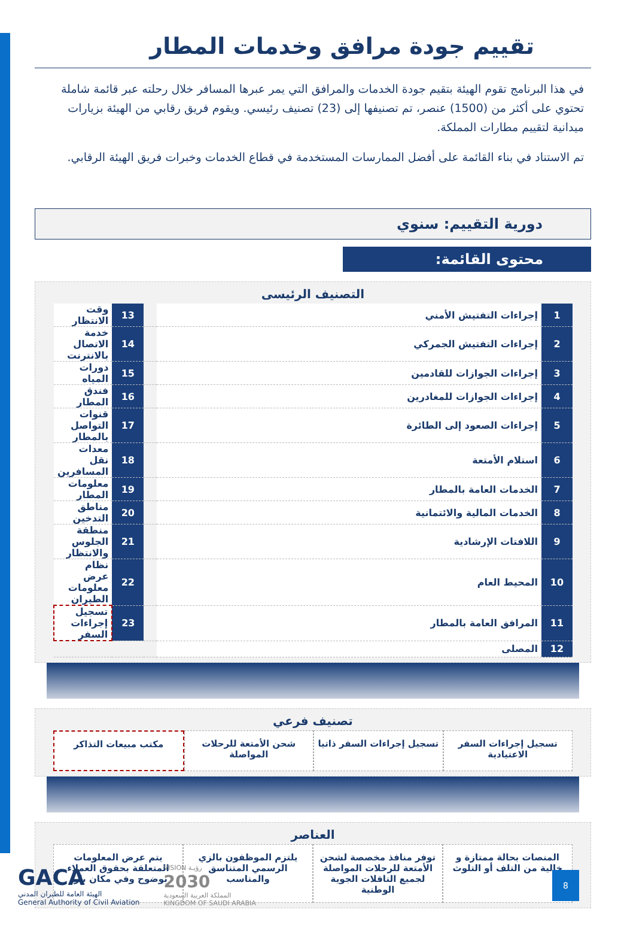تقييم جودة مرافق وخدمات المطار
في هذا البرنامج تقوم الهيئة بتقيم جودة الخدمات والمرافق التي يمر عبرها المسافر خلال رحلته عبر قائمة شاملة تحتوي على أكثر من (1500) عنصر، تم تصنيفها إلى (23) تصنيف رئيسي. ويقوم فريق رقابي من الهيئة بزيارات ميدانية لتقييم مطارات المملكة.
تم الاستناد في بناء القائمة على أفضل الممارسات المستخدمة في قطاع الخدمات وخبرات فريق الهيئة الرقابي.
دورية التقييم: سنوي
محتوى القائمة:
التصنيف الرئيسى
| 1 | إجراءات التفتيش الأمني | | 13 | وقت الانتظار |
| 2 | إجراءات التفتيش الجمركي | | 14 | خدمة الاتصال بالانترنت |
| 3 | إجراءات الجوازات للقادمين | | 15 | دورات المياه |
| 4 | إجراءات الجوازات للمغادرين | | 16 | فندق المطار |
| 5 | إجراءات الصعود إلى الطائرة | | 17 | قنوات التواصل بالمطار |
| 6 | استلام الأمتعة | | 18 | معدات نقل المسافرين |
| 7 | الخدمات العامة بالمطار | | 19 | معلومات المطار |
| 8 | الخدمات المالية والائتمانية | | 20 | مناطق التدخين |
| 9 | اللافتات الإرشادية | | 21 | منطقة الجلوس والانتظار |
| 10 | المحيط العام | | 22 | نظام عرض معلومات الطيران |
| 11 | المرافق العامة بالمطار | | 23 | تسجيل إجراءات السفر |
| 12 | المصلى | | | |
تصنيف فرعي
تسجيل إجراءات السفر الاعتيادية تسجيل إجراءات السفر ذاتيا شحن الأمتعة للرحلات المواصلة مكتب مبيعات التذاكر
العناصر
المنصات بحالة ممتازة و خالية من التلف أو التلوث
توفر منافذ مخصصة لشحن الأمتعة للرحلات المواصلة لجميع الناقلات الجوية الوطنية
يلتزم الموظفون بالزي الرسمي المتناسق والمناسب
يتم عرض المعلومات المتعلقة بحقوق العملاء بوضوح وفي مكان بارز
GACA
الهيئة العامة للطيران المدني
General Authority of Civil Aviation
VISION رؤيـة
2030
المملكة العربية السعودية
KINGDOM OF SAUDI ARABIA
8